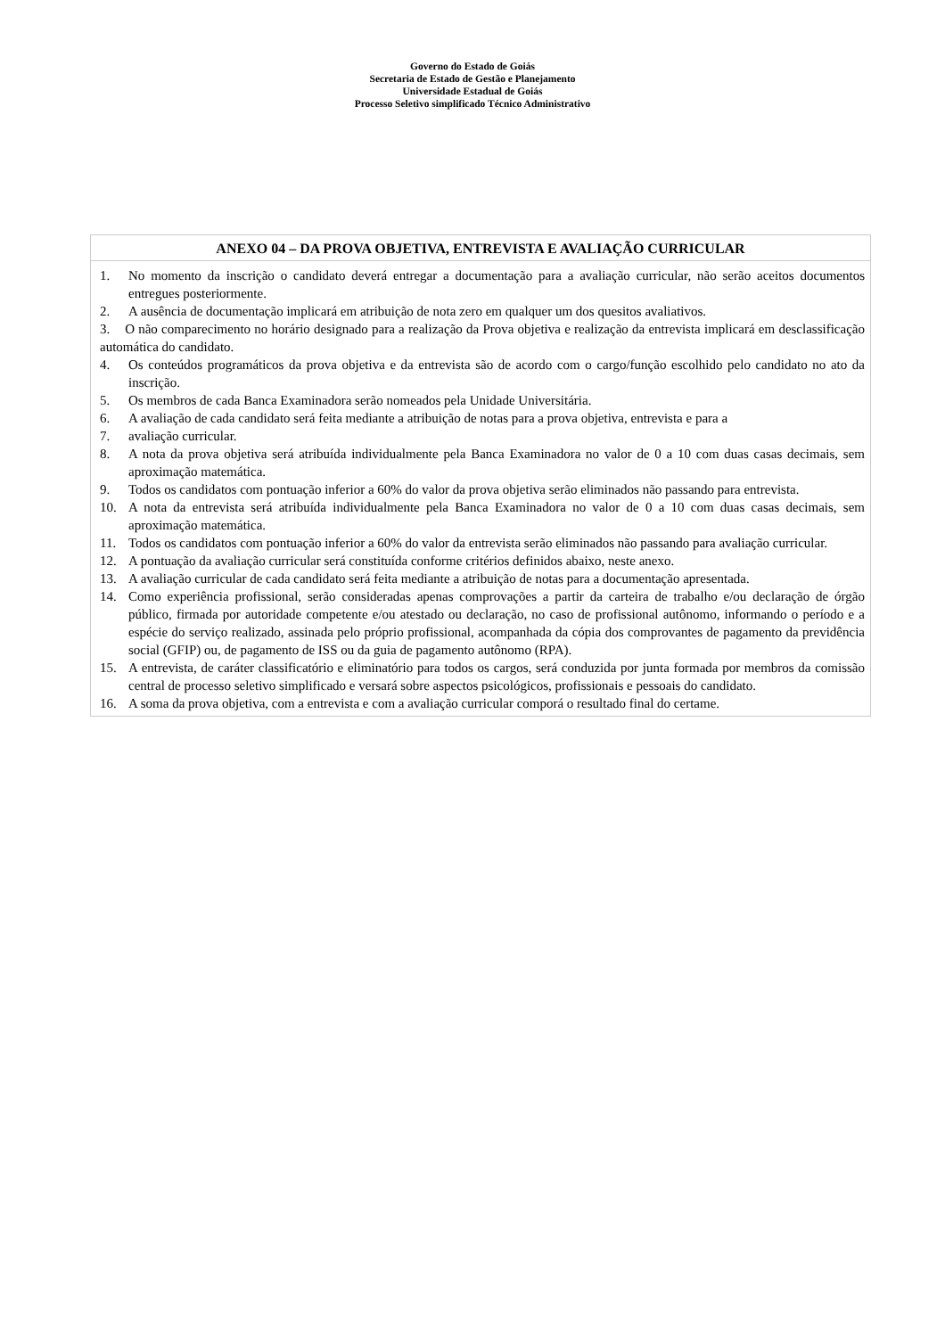Governo do Estado de Goiás
Secretaria de Estado de Gestão e Planejamento
Universidade Estadual de Goiás
Processo Seletivo simplificado Técnico Administrativo
| ANEXO 04 – DA PROVA OBJETIVA, ENTREVISTA E AVALIAÇÃO CURRICULAR |
| --- |
| 1. No momento da inscrição o candidato deverá entregar a documentação para a avaliação curricular, não serão aceitos documentos entregues posteriormente. 2. A ausência de documentação implicará em atribuição de nota zero em qualquer um dos quesitos avaliativos. 3. O não comparecimento no horário designado para a realização da Prova objetiva e realização da entrevista implicará em desclassificação automática do candidato. 4. Os conteúdos programáticos da prova objetiva e da entrevista são de acordo com o cargo/função escolhido pelo candidato no ato da inscrição. 5. Os membros de cada Banca Examinadora serão nomeados pela Unidade Universitária. 6. A avaliação de cada candidato será feita mediante a atribuição de notas para a prova objetiva, entrevista e para a 7. avaliação curricular. 8. A nota da prova objetiva será atribuída individualmente pela Banca Examinadora no valor de 0 a 10 com duas casas decimais, sem aproximação matemática. 9. Todos os candidatos com pontuação inferior a 60% do valor da prova objetiva serão eliminados não passando para entrevista. 10. A nota da entrevista será atribuída individualmente pela Banca Examinadora no valor de 0 a 10 com duas casas decimais, sem aproximação matemática. 11. Todos os candidatos com pontuação inferior a 60% do valor da entrevista serão eliminados não passando para avaliação curricular. 12. A pontuação da avaliação curricular será constituída conforme critérios definidos abaixo, neste anexo. 13. A avaliação curricular de cada candidato será feita mediante a atribuição de notas para a documentação apresentada. 14. Como experiência profissional, serão consideradas apenas comprovações a partir da carteira de trabalho e/ou declaração de órgão público, firmada por autoridade competente e/ou atestado ou declaração, no caso de profissional autônomo, informando o período e a espécie do serviço realizado, assinada pelo próprio profissional, acompanhada da cópia dos comprovantes de pagamento da previdência social (GFIP) ou, de pagamento de ISS ou da guia de pagamento autônomo (RPA). 15. A entrevista, de caráter classificatório e eliminatório para todos os cargos, será conduzida por junta formada por membros da comissão central de processo seletivo simplificado e versará sobre aspectos psicológicos, profissionais e pessoais do candidato. 16. A soma da prova objetiva, com a entrevista e com a avaliação curricular comporá o resultado final do certame. |